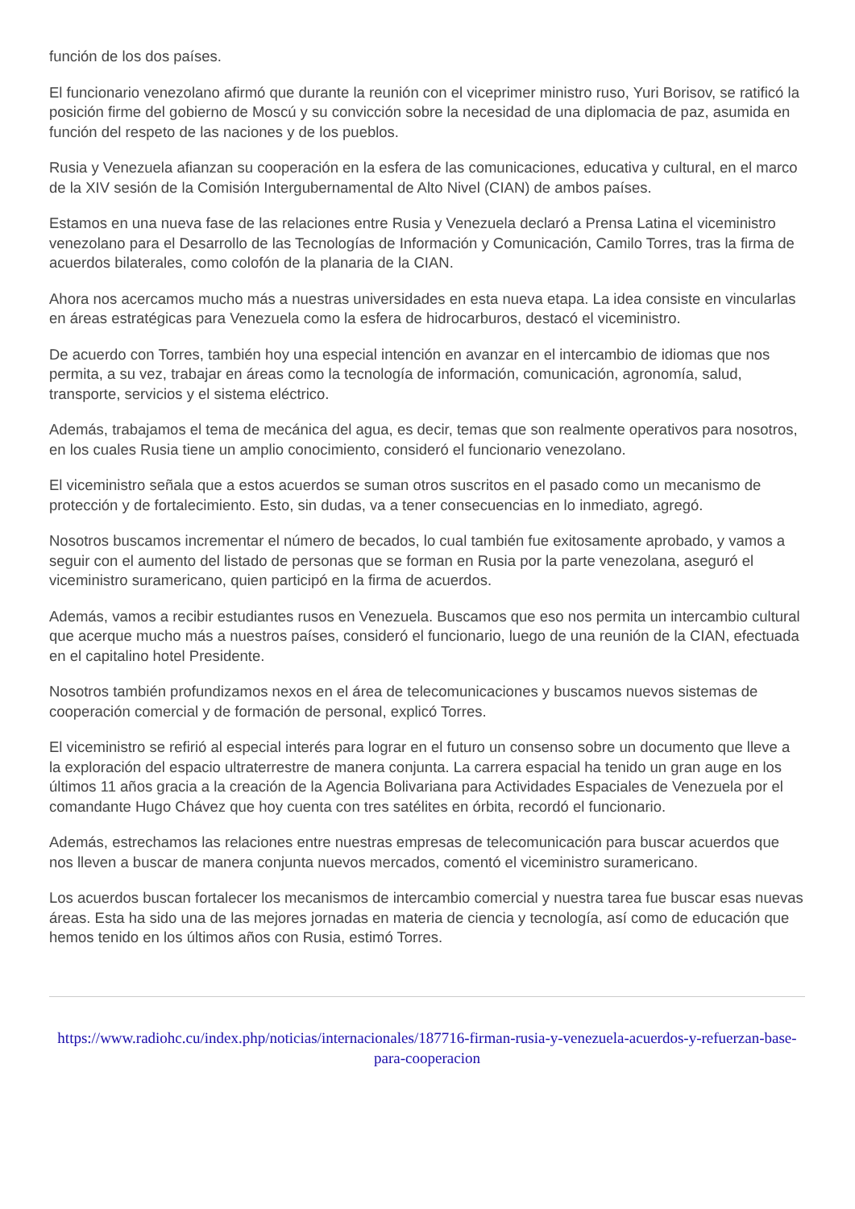función de los dos países.
El funcionario venezolano afirmó que durante la reunión con el viceprimer ministro ruso, Yuri Borisov, se ratificó la posición firme del gobierno de Moscú y su convicción sobre la necesidad de una diplomacia de paz, asumida en función del respeto de las naciones y de los pueblos.
Rusia y Venezuela afianzan su cooperación en la esfera de las comunicaciones, educativa y cultural, en el marco de la XIV sesión de la Comisión Intergubernamental de Alto Nivel (CIAN) de ambos países.
Estamos en una nueva fase de las relaciones entre Rusia y Venezuela declaró a Prensa Latina el viceministro venezolano para el Desarrollo de las Tecnologías de Información y Comunicación, Camilo Torres, tras la firma de acuerdos bilaterales, como colofón de la planaria de la CIAN.
Ahora nos acercamos mucho más a nuestras universidades en esta nueva etapa. La idea consiste en vincularlas en áreas estratégicas para Venezuela como la esfera de hidrocarburos, destacó el viceministro.
De acuerdo con Torres, también hoy una especial intención en avanzar en el intercambio de idiomas que nos permita, a su vez, trabajar en áreas como la tecnología de información, comunicación, agronomía, salud, transporte, servicios y el sistema eléctrico.
Además, trabajamos el tema de mecánica del agua, es decir, temas que son realmente operativos para nosotros, en los cuales Rusia tiene un amplio conocimiento, consideró el funcionario venezolano.
El viceministro señala que a estos acuerdos se suman otros suscritos en el pasado como un mecanismo de protección y de fortalecimiento. Esto, sin dudas, va a tener consecuencias en lo inmediato, agregó.
Nosotros buscamos incrementar el número de becados, lo cual también fue exitosamente aprobado, y vamos a seguir con el aumento del listado de personas que se forman en Rusia por la parte venezolana, aseguró el viceministro suramericano, quien participó en la firma de acuerdos.
Además, vamos a recibir estudiantes rusos en Venezuela. Buscamos que eso nos permita un intercambio cultural que acerque mucho más a nuestros países, consideró el funcionario, luego de una reunión de la CIAN, efectuada en el capitalino hotel Presidente.
Nosotros también profundizamos nexos en el área de telecomunicaciones y buscamos nuevos sistemas de cooperación comercial y de formación de personal, explicó Torres.
El viceministro se refirió al especial interés para lograr en el futuro un consenso sobre un documento que lleve a la exploración del espacio ultraterrestre de manera conjunta. La carrera espacial ha tenido un gran auge en los últimos 11 años gracia a la creación de la Agencia Bolivariana para Actividades Espaciales de Venezuela por el comandante Hugo Chávez que hoy cuenta con tres satélites en órbita, recordó el funcionario.
Además, estrechamos las relaciones entre nuestras empresas de telecomunicación para buscar acuerdos que nos lleven a buscar de manera conjunta nuevos mercados, comentó el viceministro suramericano.
Los acuerdos buscan fortalecer los mecanismos de intercambio comercial y nuestra tarea fue buscar esas nuevas áreas. Esta ha sido una de las mejores jornadas en materia de ciencia y tecnología, así como de educación que hemos tenido en los últimos años con Rusia, estimó Torres.
https://www.radiohc.cu/index.php/noticias/internacionales/187716-firman-rusia-y-venezuela-acuerdos-y-refuerzan-base-para-cooperacion